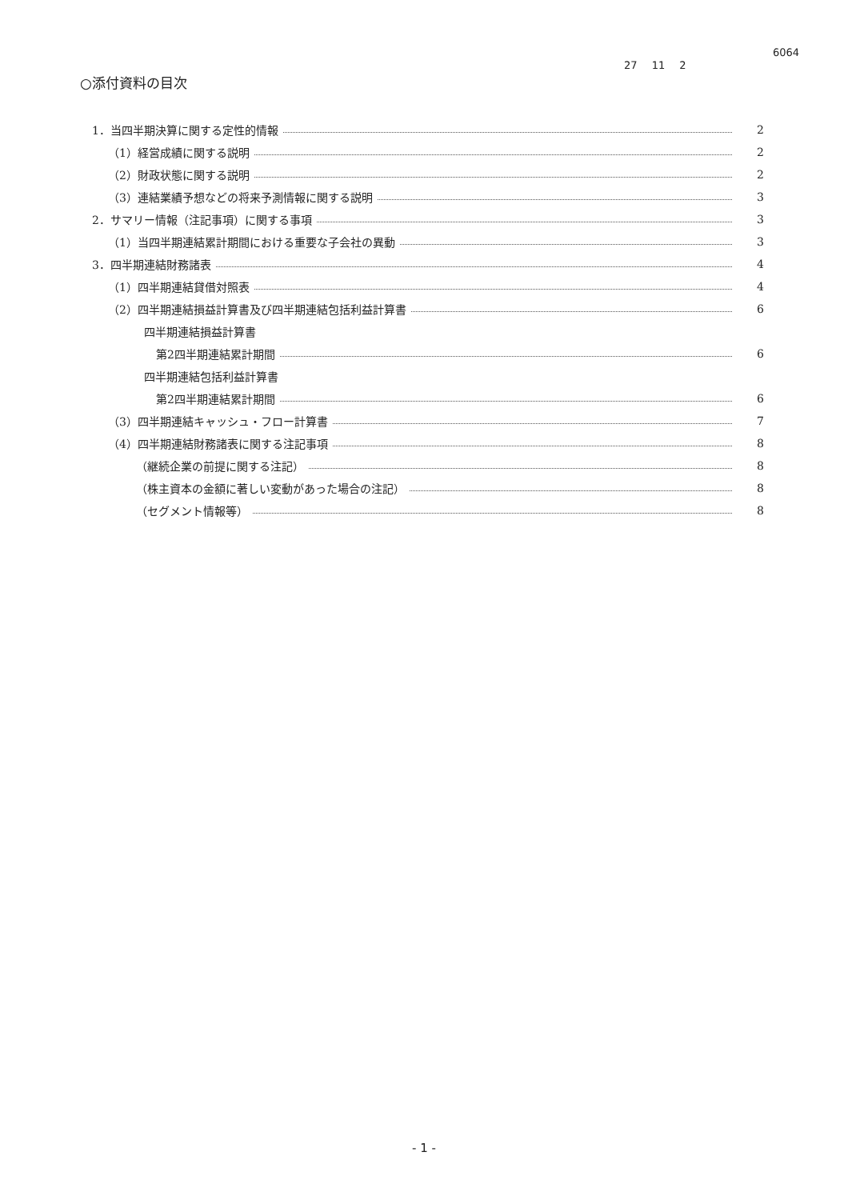6064
27 11 2
○添付資料の目次
1．当四半期決算に関する定性的情報 2
（1）経営成績に関する説明 2
（2）財政状態に関する説明 2
（3）連結業績予想などの将来予測情報に関する説明 3
2．サマリー情報（注記事項）に関する事項 3
（1）当四半期連結累計期間における重要な子会社の異動 3
3．四半期連結財務諸表 4
（1）四半期連結貸借対照表 4
（2）四半期連結損益計算書及び四半期連結包括利益計算書 6
四半期連結損益計算書
第2四半期連結累計期間 6
四半期連結包括利益計算書
第2四半期連結累計期間 6
（3）四半期連結キャッシュ・フロー計算書 7
（4）四半期連結財務諸表に関する注記事項 8
（継続企業の前提に関する注記） 8
（株主資本の金額に著しい変動があった場合の注記） 8
（セグメント情報等） 8
- 1 -